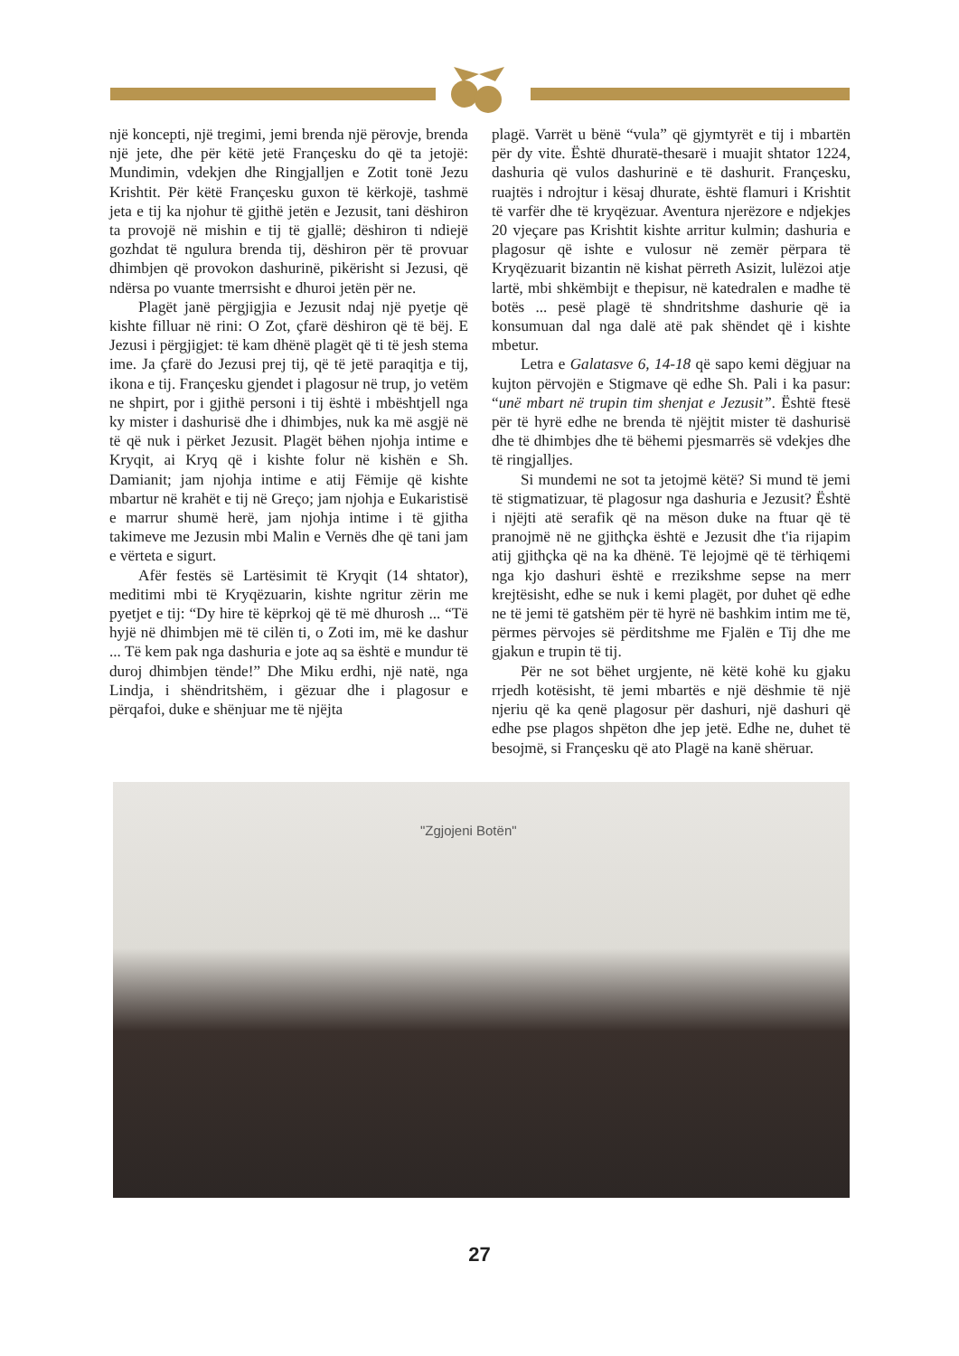një koncepti, një tregimi, jemi brenda një përovje, brenda një jete, dhe për këtë jetë Françesku do që ta jetojë: Mundimin, vdekjen dhe Ringjalljen e Zotit tonë Jezu Krishtit. Për këtë Françesku guxon të kërkojë, tashmë jeta e tij ka njohur të gjithë jetën e Jezusit, tani dëshiron ta provojë në mishin e tij të gjallë; dëshiron ti ndiejë gozhdat të ngulura brenda tij, dëshiron për të provuar dhimbjen që provokon dashurinë, pikërisht si Jezusi, që ndërsa po vuante tmerrsisht e dhuroi jetën për ne.
Plagët janë përgjigjia e Jezusit ndaj një pyetje që kishte filluar në rini: O Zot, çfarë dëshiron që të bëj. E Jezusi i përgjigjet: të kam dhënë plagët që ti të jesh stema ime. Ja çfarë do Jezusi prej tij, që të jetë paraqitja e tij, ikona e tij. Françesku gjendet i plagosur në trup, jo vetëm ne shpirt, por i gjithë personi i tij është i mbështjell nga ky mister i dashurisë dhe i dhimbjes, nuk ka më asgjë në të që nuk i përket Jezusit. Plagët bëhen njohja intime e Kryqit, ai Kryq që i kishte folur në kishën e Sh. Damianit; jam njohja intime e atij Fëmije që kishte mbartur në krahët e tij në Greço; jam njohja e Eukaristisë e marrur shumë herë, jam njohja intime i të gjitha takimeve me Jezusin mbi Malin e Vernës dhe që tani jam e vërteta e sigurt.
Afër festës së Lartësimit të Kryqit (14 shtator), meditimi mbi të Kryqëzuarin, kishte ngritur zërin me pyetjet e tij: “Dy hire të këprkoj që të më dhurosh ... “Të hyjë në dhimbjen më të cilën ti, o Zoti im, më ke dashur ... Të kem pak nga dashuria e jote aq sa është e mundur të duroj dhimbjen tënde!” Dhe Miku erdhi, një natë, nga Lindja, i shëndritshëm, i gëzuar dhe i plagosur e përqafoi, duke e shënjuar me të njëjta
plagë. Varrët u bënë “vula” që gjymtyrët e tij i mbartën për dy vite. Është dhuratë-thesarë i muajit shtator 1224, dashuria që vulos dashurinë e të dashurit. Françesku, ruajtës i ndrojtur i kësaj dhurate, është flamuri i Krishtit të varfër dhe të kryqëzuar. Aventura njerëzore e ndjekjes 20 vjeçare pas Krishtit kishte arritur kulmin; dashuria e plagosur që ishte e vulosur në zemër përpara të Kryqëzuarit bizantin në kishat përreth Asizit, lulëzoi atje lartë, mbi shkëmbijt e thepisur, në katedralen e madhe të botës ... pesë plagë të shndritshme dashurie që ia konsumuan dal nga dalë atë pak shëndet që i kishte mbetur.
Letra e Galatasve 6, 14-18 që sapo kemi dëgjuar na kujton përvojën e Stigmave që edhe Sh. Pali i ka pasur: “unë mbart në trupin tim shenjat e Jezusit”. Është ftesë për të hyrë edhe ne brenda të njëjtit mister të dashurisë dhe të dhimbjes dhe të bëhemi pjesmarrës së vdekjes dhe të ringjalljes.
Si mundemi ne sot ta jetojmë këtë? Si mund të jemi të stigmatizuar, të plagosur nga dashuria e Jezusit? Është i njëjti atë serafik që na mëson duke na ftuar që të pranojmë në ne gjithçka është e Jezusit dhe t'ia rijapim atij gjithçka që na ka dhënë. Të lejojmë që të tërhiqemi nga kjo dashuri është e rrezikshme sepse na merr krejtësisht, edhe se nuk i kemi plagët, por duhet që edhe ne të jemi të gatshëm për të hyrë në bashkim intim me të, përmes përvojes së përditshme me Fjalën e Tij dhe me gjakun e trupin të tij.
Për ne sot bëhet urgjente, në këtë kohë ku gjaku rrjedh kotësisht, të jemi mbartës e një dëshmie të një njeriu që ka qenë plagosur për dashuri, një dashuri që edhe pse plagos shpëton dhe jep jetë. Edhe ne, duhet të besojmë, si Françesku që ato Plagë na kanë shëruar.
"Zgjojeni Botën"
27